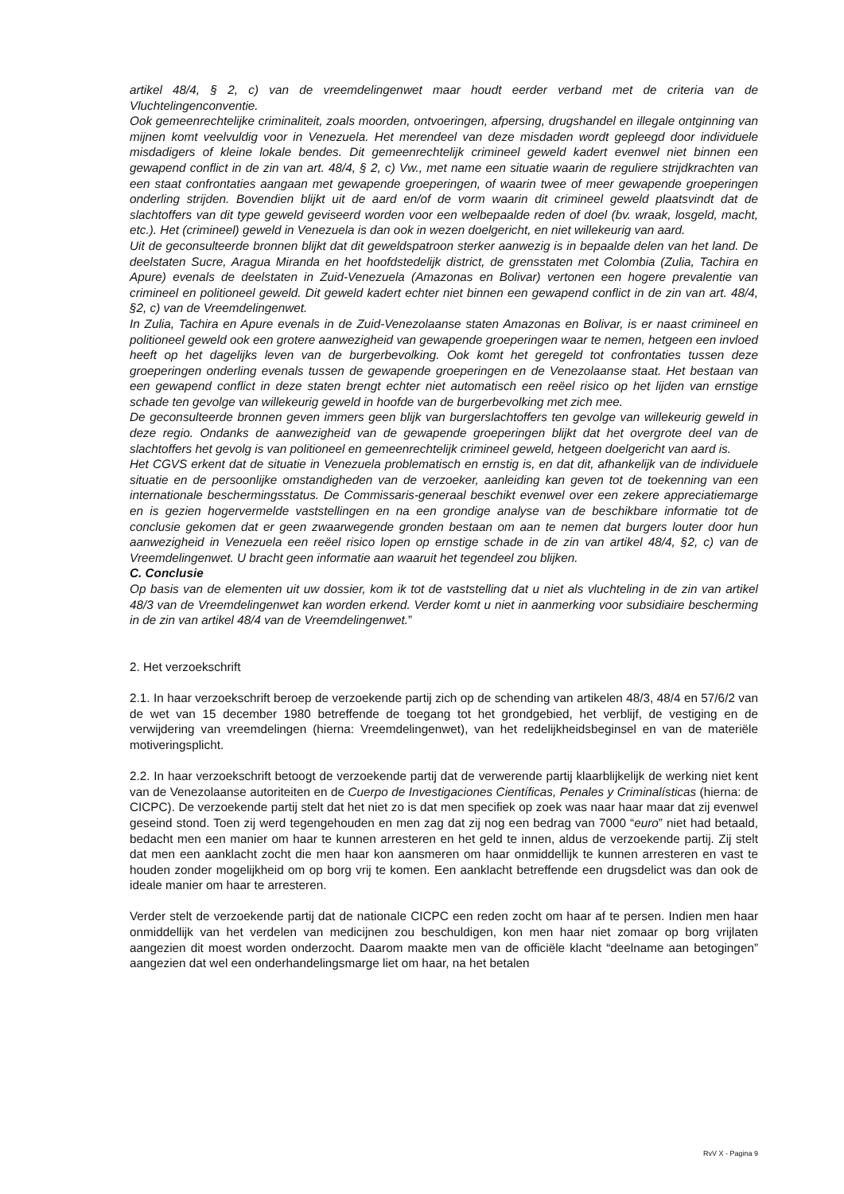artikel 48/4, § 2, c) van de vreemdelingenwet maar houdt eerder verband met de criteria van de Vluchtelingenconventie.
Ook gemeenrechtelijke criminaliteit, zoals moorden, ontvoeringen, afpersing, drugshandel en illegale ontginning van mijnen komt veelvuldig voor in Venezuela. Het merendeel van deze misdaden wordt gepleegd door individuele misdadigers of kleine lokale bendes. Dit gemeenrechtelijk crimineel geweld kadert evenwel niet binnen een gewapend conflict in de zin van art. 48/4, § 2, c) Vw., met name een situatie waarin de reguliere strijdkrachten van een staat confrontaties aangaan met gewapende groeperingen, of waarin twee of meer gewapende groeperingen onderling strijden. Bovendien blijkt uit de aard en/of de vorm waarin dit crimineel geweld plaatsvindt dat de slachtoffers van dit type geweld geviseerd worden voor een welbepaalde reden of doel (bv. wraak, losgeld, macht, etc.). Het (crimineel) geweld in Venezuela is dan ook in wezen doelgericht, en niet willekeurig van aard.
Uit de geconsulteerde bronnen blijkt dat dit geweldspatroon sterker aanwezig is in bepaalde delen van het land. De deelstaten Sucre, Aragua Miranda en het hoofdstedelijk district, de grensstaten met Colombia (Zulia, Tachira en Apure) evenals de deelstaten in Zuid-Venezuela (Amazonas en Bolivar) vertonen een hogere prevalentie van crimineel en politioneel geweld. Dit geweld kadert echter niet binnen een gewapend conflict in de zin van art. 48/4, §2, c) van de Vreemdelingenwet.
In Zulia, Tachira en Apure evenals in de Zuid-Venezolaanse staten Amazonas en Bolivar, is er naast crimineel en politioneel geweld ook een grotere aanwezigheid van gewapende groeperingen waar te nemen, hetgeen een invloed heeft op het dagelijks leven van de burgerbevolking. Ook komt het geregeld tot confrontaties tussen deze groeperingen onderling evenals tussen de gewapende groeperingen en de Venezolaanse staat. Het bestaan van een gewapend conflict in deze staten brengt echter niet automatisch een reëel risico op het lijden van ernstige schade ten gevolge van willekeurig geweld in hoofde van de burgerbevolking met zich mee.
De geconsulteerde bronnen geven immers geen blijk van burgerslachtoffers ten gevolge van willekeurig geweld in deze regio. Ondanks de aanwezigheid van de gewapende groeperingen blijkt dat het overgrote deel van de slachtoffers het gevolg is van politioneel en gemeenrechtelijk crimineel geweld, hetgeen doelgericht van aard is.
Het CGVS erkent dat de situatie in Venezuela problematisch en ernstig is, en dat dit, afhankelijk van de individuele situatie en de persoonlijke omstandigheden van de verzoeker, aanleiding kan geven tot de toekenning van een internationale beschermingsstatus. De Commissaris-generaal beschikt evenwel over een zekere appreciatiemarge en is gezien hogervermelde vaststellingen en na een grondige analyse van de beschikbare informatie tot de conclusie gekomen dat er geen zwaarwegende gronden bestaan om aan te nemen dat burgers louter door hun aanwezigheid in Venezuela een reëel risico lopen op ernstige schade in de zin van artikel 48/4, §2, c) van de Vreemdelingenwet. U bracht geen informatie aan waaruit het tegendeel zou blijken.
C. Conclusie
Op basis van de elementen uit uw dossier, kom ik tot de vaststelling dat u niet als vluchteling in de zin van artikel 48/3 van de Vreemdelingenwet kan worden erkend. Verder komt u niet in aanmerking voor subsidiaire bescherming in de zin van artikel 48/4 van de Vreemdelingenwet.”
2. Het verzoekschrift
2.1. In haar verzoekschrift beroep de verzoekende partij zich op de schending van artikelen 48/3, 48/4 en 57/6/2 van de wet van 15 december 1980 betreffende de toegang tot het grondgebied, het verblijf, de vestiging en de verwijdering van vreemdelingen (hierna: Vreemdelingenwet), van het redelijkheidsbeginsel en van de materiële motiveringsplicht.
2.2. In haar verzoekschrift betoogt de verzoekende partij dat de verwerende partij klaarblijkelijk de werking niet kent van de Venezolaanse autoriteiten en de Cuerpo de Investigaciones Científicas, Penales y Criminalísticas (hierna: de CICPC). De verzoekende partij stelt dat het niet zo is dat men specifiek op zoek was naar haar maar dat zij evenwel geseind stond. Toen zij werd tegengehouden en men zag dat zij nog een bedrag van 7000 “euro” niet had betaald, bedacht men een manier om haar te kunnen arresteren en het geld te innen, aldus de verzoekende partij. Zij stelt dat men een aanklacht zocht die men haar kon aansmeren om haar onmiddellijk te kunnen arresteren en vast te houden zonder mogelijkheid om op borg vrij te komen. Een aanklacht betreffende een drugsdelict was dan ook de ideale manier om haar te arresteren.
Verder stelt de verzoekende partij dat de nationale CICPC een reden zocht om haar af te persen. Indien men haar onmiddellijk van het verdelen van medicijnen zou beschuldigen, kon men haar niet zomaar op borg vrijlaten aangezien dit moest worden onderzocht. Daarom maakte men van de officiële klacht “deelname aan betogingen” aangezien dat wel een onderhandelingsmarge liet om haar, na het betalen
RvV X - Pagina 9